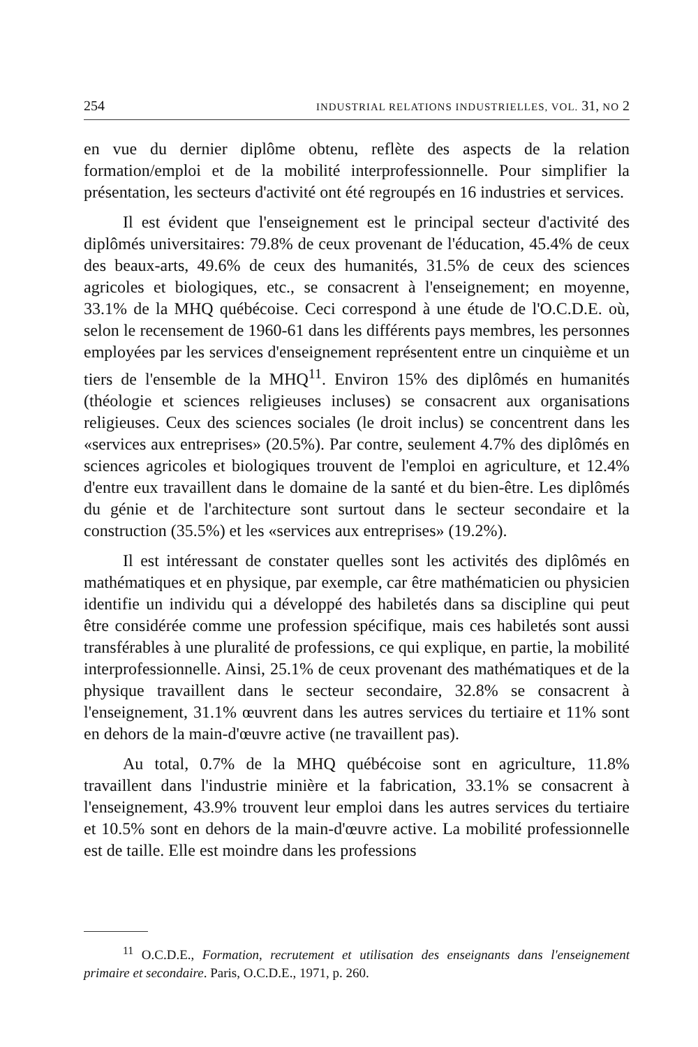254 INDUSTRIAL RELATIONS INDUSTRIELLES, VOL. 31, NO 2
en vue du dernier diplôme obtenu, reflète des aspects de la relation formation/emploi et de la mobilité interprofessionnelle. Pour simplifier la présentation, les secteurs d'activité ont été regroupés en 16 industries et services.
Il est évident que l'enseignement est le principal secteur d'activité des diplômés universitaires: 79.8% de ceux provenant de l'éducation, 45.4% de ceux des beaux-arts, 49.6% de ceux des humanités, 31.5% de ceux des sciences agricoles et biologiques, etc., se consacrent à l'enseignement; en moyenne, 33.1% de la MHQ québécoise. Ceci correspond à une étude de l'O.C.D.E. où, selon le recensement de 1960-61 dans les différents pays membres, les personnes employées par les services d'enseignement représentent entre un cinquième et un tiers de l'ensemble de la MHQ<sup>11</sup>. Environ 15% des diplômés en humanités (théologie et sciences religieuses incluses) se consacrent aux organisations religieuses. Ceux des sciences sociales (le droit inclus) se concentrent dans les «services aux entreprises» (20.5%). Par contre, seulement 4.7% des diplômés en sciences agricoles et biologiques trouvent de l'emploi en agriculture, et 12.4% d'entre eux travaillent dans le domaine de la santé et du bien-être. Les diplômés du génie et de l'architecture sont surtout dans le secteur secondaire et la construction (35.5%) et les «services aux entreprises» (19.2%).
Il est intéressant de constater quelles sont les activités des diplômés en mathématiques et en physique, par exemple, car être mathématicien ou physicien identifie un individu qui a développé des habiletés dans sa discipline qui peut être considérée comme une profession spécifique, mais ces habiletés sont aussi transférables à une pluralité de professions, ce qui explique, en partie, la mobilité interprofessionnelle. Ainsi, 25.1% de ceux provenant des mathématiques et de la physique travaillent dans le secteur secondaire, 32.8% se consacrent à l'enseignement, 31.1% œuvrent dans les autres services du tertiaire et 11% sont en dehors de la main-d'œuvre active (ne travaillent pas).
Au total, 0.7% de la MHQ québécoise sont en agriculture, 11.8% travaillent dans l'industrie minière et la fabrication, 33.1% se consacrent à l'enseignement, 43.9% trouvent leur emploi dans les autres services du tertiaire et 10.5% sont en dehors de la main-d'œuvre active. La mobilité professionnelle est de taille. Elle est moindre dans les professions
<sup>11</sup> O.C.D.E., Formation, recrutement et utilisation des enseignants dans l'enseignement primaire et secondaire. Paris, O.C.D.E., 1971, p. 260.